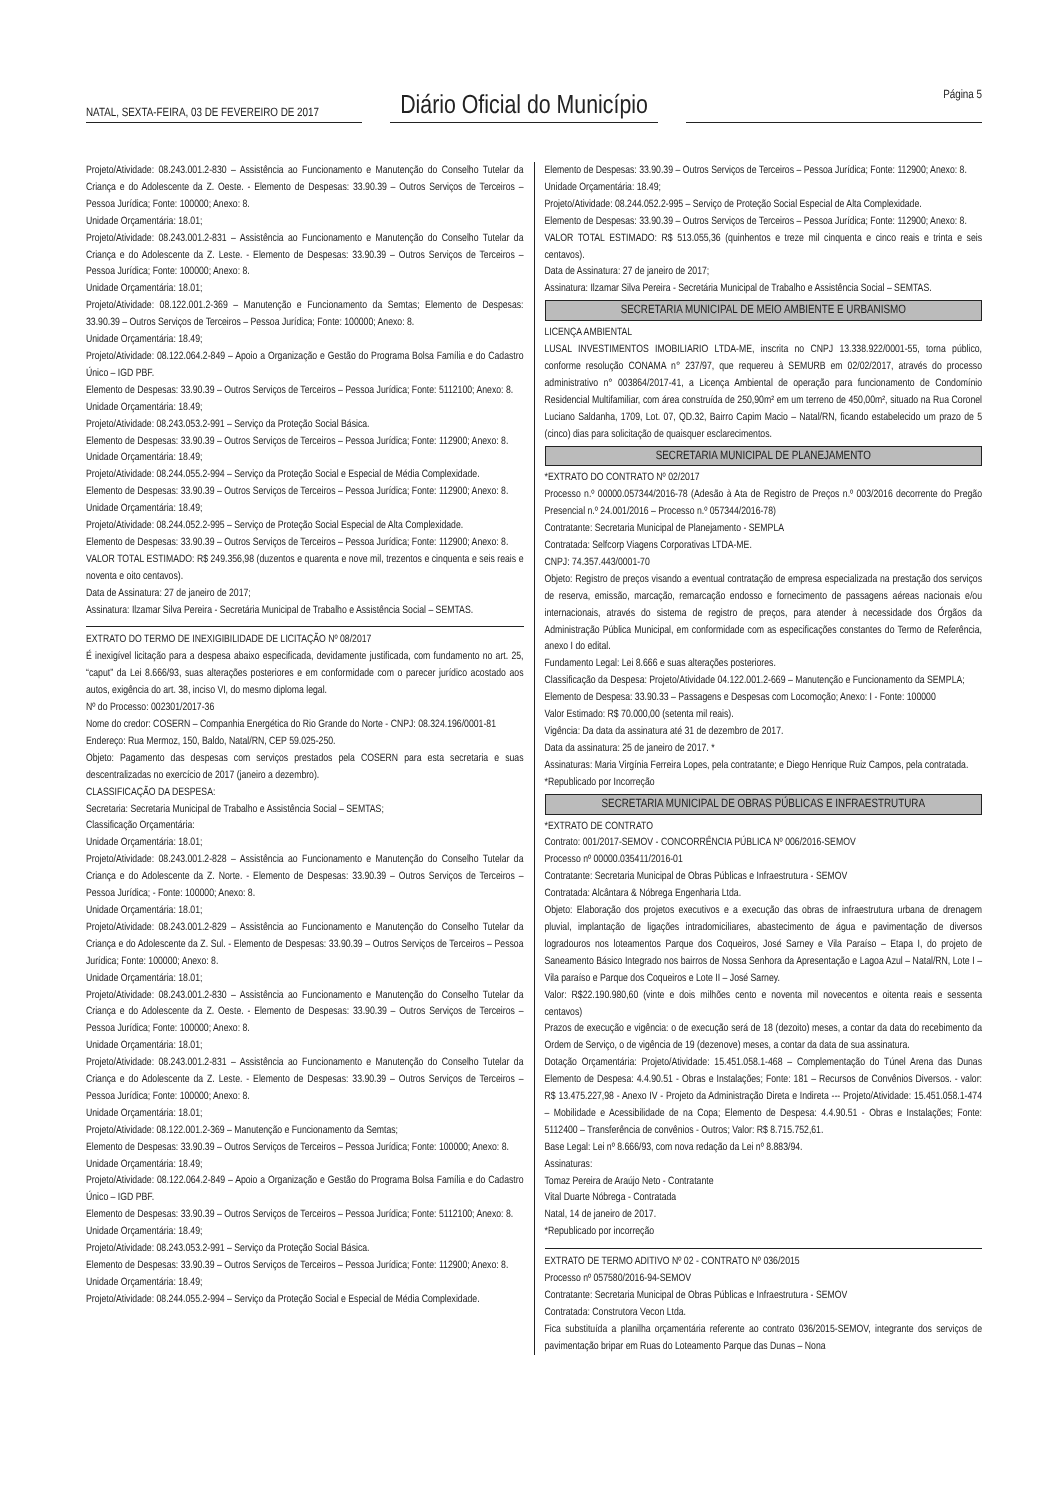NATAL, SEXTA-FEIRA, 03 DE FEVEREIRO DE 2017
Diário Oficial do Município
Página 5
Projeto/Atividade: 08.243.001.2-830 – Assistência ao Funcionamento e Manutenção do Conselho Tutelar da Criança e do Adolescente da Z. Oeste. - Elemento de Despesas: 33.90.39 – Outros Serviços de Terceiros – Pessoa Jurídica; Fonte: 100000; Anexo: 8.
Unidade Orçamentária: 18.01;
Projeto/Atividade: 08.243.001.2-831 – Assistência ao Funcionamento e Manutenção do Conselho Tutelar da Criança e do Adolescente da Z. Leste. - Elemento de Despesas: 33.90.39 – Outros Serviços de Terceiros – Pessoa Jurídica; Fonte: 100000; Anexo: 8.
Unidade Orçamentária: 18.01;
Projeto/Atividade: 08.122.001.2-369 – Manutenção e Funcionamento da Semtas; Elemento de Despesas: 33.90.39 – Outros Serviços de Terceiros – Pessoa Jurídica; Fonte: 100000; Anexo: 8.
Unidade Orçamentária: 18.49;
Projeto/Atividade: 08.122.064.2-849 – Apoio a Organização e Gestão do Programa Bolsa Família e do Cadastro Único – IGD PBF.
Elemento de Despesas: 33.90.39 – Outros Serviços de Terceiros – Pessoa Jurídica; Fonte: 5112100; Anexo: 8.
Unidade Orçamentária: 18.49;
Projeto/Atividade: 08.243.053.2-991 – Serviço da Proteção Social Básica.
Elemento de Despesas: 33.90.39 – Outros Serviços de Terceiros – Pessoa Jurídica; Fonte: 112900; Anexo: 8.
Unidade Orçamentária: 18.49;
Projeto/Atividade: 08.244.055.2-994 – Serviço da Proteção Social e Especial de Média Complexidade.
Elemento de Despesas: 33.90.39 – Outros Serviços de Terceiros – Pessoa Jurídica; Fonte: 112900; Anexo: 8.
Unidade Orçamentária: 18.49;
Projeto/Atividade: 08.244.052.2-995 – Serviço de Proteção Social Especial de Alta Complexidade.
Elemento de Despesas: 33.90.39 – Outros Serviços de Terceiros – Pessoa Jurídica; Fonte: 112900; Anexo: 8.
VALOR TOTAL ESTIMADO: R$ 249.356,98 (duzentos e quarenta e nove mil, trezentos e cinquenta e seis reais e noventa e oito centavos).
Data de Assinatura: 27 de janeiro de 2017;
Assinatura: Ilzamar Silva Pereira - Secretária Municipal de Trabalho e Assistência Social – SEMTAS.
EXTRATO DO TERMO DE INEXIGIBILIDADE DE LICITAÇÃO Nº 08/2017
É inexigível licitação para a despesa abaixo especificada, devidamente justificada, com fundamento no art. 25, “caput” da Lei 8.666/93, suas alterações posteriores e em conformidade com o parecer jurídico acostado aos autos, exigência do art. 38, inciso VI, do mesmo diploma legal.
Nº do Processo: 002301/2017-36
Nome do credor: COSERN – Companhia Energética do Rio Grande do Norte - CNPJ: 08.324.196/0001-81
Endereço: Rua Mermoz, 150, Baldo, Natal/RN, CEP 59.025-250.
Objeto: Pagamento das despesas com serviços prestados pela COSERN para esta secretaria e suas descentralizadas no exercício de 2017 (janeiro a dezembro).
CLASSIFICAÇÃO DA DESPESA:
Secretaria: Secretaria Municipal de Trabalho e Assistência Social – SEMTAS;
Classificação Orçamentária:
Unidade Orçamentária: 18.01;
Projeto/Atividade: 08.243.001.2-828 – Assistência ao Funcionamento e Manutenção do Conselho Tutelar da Criança e do Adolescente da Z. Norte. - Elemento de Despesas: 33.90.39 – Outros Serviços de Terceiros – Pessoa Jurídica; - Fonte: 100000; Anexo: 8.
Unidade Orçamentária: 18.01;
Projeto/Atividade: 08.243.001.2-829 – Assistência ao Funcionamento e Manutenção do Conselho Tutelar da Criança e do Adolescente da Z. Sul. - Elemento de Despesas: 33.90.39 – Outros Serviços de Terceiros – Pessoa Jurídica; Fonte: 100000; Anexo: 8.
Unidade Orçamentária: 18.01;
Projeto/Atividade: 08.243.001.2-830 – Assistência ao Funcionamento e Manutenção do Conselho Tutelar da Criança e do Adolescente da Z. Oeste. - Elemento de Despesas: 33.90.39 – Outros Serviços de Terceiros – Pessoa Jurídica; Fonte: 100000; Anexo: 8.
Unidade Orçamentária: 18.01;
Projeto/Atividade: 08.243.001.2-831 – Assistência ao Funcionamento e Manutenção do Conselho Tutelar da Criança e do Adolescente da Z. Leste. - Elemento de Despesas: 33.90.39 – Outros Serviços de Terceiros – Pessoa Jurídica; Fonte: 100000; Anexo: 8.
Unidade Orçamentária: 18.01;
Projeto/Atividade: 08.122.001.2-369 – Manutenção e Funcionamento da Semtas;
Elemento de Despesas: 33.90.39 – Outros Serviços de Terceiros – Pessoa Jurídica; Fonte: 100000; Anexo: 8.
Unidade Orçamentária: 18.49;
Projeto/Atividade: 08.122.064.2-849 – Apoio a Organização e Gestão do Programa Bolsa Família e do Cadastro Único – IGD PBF.
Elemento de Despesas: 33.90.39 – Outros Serviços de Terceiros – Pessoa Jurídica; Fonte: 5112100; Anexo: 8.
Unidade Orçamentária: 18.49;
Projeto/Atividade: 08.243.053.2-991 – Serviço da Proteção Social Básica.
Elemento de Despesas: 33.90.39 – Outros Serviços de Terceiros – Pessoa Jurídica; Fonte: 112900; Anexo: 8.
Unidade Orçamentária: 18.49;
Projeto/Atividade: 08.244.055.2-994 – Serviço da Proteção Social e Especial de Média Complexidade.
Elemento de Despesas: 33.90.39 – Outros Serviços de Terceiros – Pessoa Jurídica; Fonte: 112900; Anexo: 8.
Unidade Orçamentária: 18.49;
Projeto/Atividade: 08.244.052.2-995 – Serviço de Proteção Social Especial de Alta Complexidade.
Elemento de Despesas: 33.90.39 – Outros Serviços de Terceiros – Pessoa Jurídica; Fonte: 112900; Anexo: 8.
VALOR TOTAL ESTIMADO: R$ 513.055,36 (quinhentos e treze mil cinquenta e cinco reais e trinta e seis centavos).
Data de Assinatura: 27 de janeiro de 2017;
Assinatura: Ilzamar Silva Pereira - Secretária Municipal de Trabalho e Assistência Social – SEMTAS.
SECRETARIA MUNICIPAL DE MEIO AMBIENTE E URBANISMO
LICENÇA AMBIENTAL
LUSAL INVESTIMENTOS IMOBILIARIO LTDA-ME, inscrita no CNPJ 13.338.922/0001-55, torna público, conforme resolução CONAMA n° 237/97, que requereu à SEMURB em 02/02/2017, através do processo administrativo n° 003864/2017-41, a Licença Ambiental de operação para funcionamento de Condomínio Residencial Multifamiliar, com área construída de 250,90m² em um terreno de 450,00m², situado na Rua Coronel Luciano Saldanha, 1709, Lot. 07, QD.32, Bairro Capim Macio – Natal/RN, ficando estabelecido um prazo de 5 (cinco) dias para solicitação de quaisquer esclarecimentos.
SECRETARIA MUNICIPAL DE PLANEJAMENTO
*EXTRATO DO CONTRATO Nº 02/2017
Processo n.º 00000.057344/2016-78 (Adesão à Ata de Registro de Preços n.º 003/2016 decorrente do Pregão Presencial n.º 24.001/2016 – Processo n.º 057344/2016-78)
Contratante: Secretaria Municipal de Planejamento - SEMPLA
Contratada: Selfcorp Viagens Corporativas LTDA-ME.
CNPJ: 74.357.443/0001-70
Objeto: Registro de preços visando a eventual contratação de empresa especializada na prestação dos serviços de reserva, emissão, marcação, remarcação endosso e fornecimento de passagens aéreas nacionais e/ou internacionais, através do sistema de registro de preços, para atender à necessidade dos Órgãos da Administração Pública Municipal, em conformidade com as especificações constantes do Termo de Referência, anexo I do edital.
Fundamento Legal: Lei 8.666 e suas alterações posteriores.
Classificação da Despesa: Projeto/Atividade 04.122.001.2-669 – Manutenção e Funcionamento da SEMPLA;
Elemento de Despesa: 33.90.33 – Passagens e Despesas com Locomoção; Anexo: I - Fonte: 100000
Valor Estimado: R$ 70.000,00 (setenta mil reais).
Vigência: Da data da assinatura até 31 de dezembro de 2017.
Data da assinatura: 25 de janeiro de 2017. *
Assinaturas: Maria Virgínia Ferreira Lopes, pela contratante; e Diego Henrique Ruiz Campos, pela contratada.
*Republicado por Incorreção
SECRETARIA MUNICIPAL DE OBRAS PÚBLICAS E INFRAESTRUTURA
*EXTRATO DE CONTRATO
Contrato: 001/2017-SEMOV - CONCORRÊNCIA PÚBLICA Nº 006/2016-SEMOV
Processo nº 00000.035411/2016-01
Contratante: Secretaria Municipal de Obras Públicas e Infraestrutura - SEMOV
Contratada: Alcântara & Nóbrega Engenharia Ltda.
Objeto: Elaboração dos projetos executivos e a execução das obras de infraestrutura urbana de drenagem pluvial, implantação de ligações intradomiciliares, abastecimento de água e pavimentação de diversos logradouros nos loteamentos Parque dos Coqueiros, José Sarney e Vila Paraíso – Etapa I, do projeto de Saneamento Básico Integrado nos bairros de Nossa Senhora da Apresentação e Lagoa Azul – Natal/RN, Lote I – Vila paraíso e Parque dos Coqueiros e Lote II – José Sarney.
Valor: R$22.190.980,60 (vinte e dois milhões cento e noventa mil novecentos e oitenta reais e sessenta centavos)
Prazos de execução e vigência: o de execução será de 18 (dezoito) meses, a contar da data do recebimento da Ordem de Serviço, o de vigência de 19 (dezenove) meses, a contar da data de sua assinatura.
Dotação Orçamentária: Projeto/Atividade: 15.451.058.1-468 – Complementação do Túnel Arena das Dunas Elemento de Despesa: 4.4.90.51 - Obras e Instalações; Fonte: 181 – Recursos de Convênios Diversos. - valor: R$ 13.475.227,98 - Anexo IV - Projeto da Administração Direta e Indireta --- Projeto/Atividade: 15.451.058.1-474 – Mobilidade e Acessibilidade de na Copa; Elemento de Despesa: 4.4.90.51 - Obras e Instalações; Fonte: 5112400 – Transferência de convênios - Outros; Valor: R$ 8.715.752,61.
Base Legal: Lei nº 8.666/93, com nova redação da Lei nº 8.883/94.
Assinaturas:
Tomaz Pereira de Araújo Neto - Contratante
Vital Duarte Nóbrega - Contratada
Natal, 14 de janeiro de 2017.
*Republicado por incorreção
EXTRATO DE TERMO ADITIVO Nº 02 - CONTRATO Nº 036/2015
Processo nº 057580/2016-94-SEMOV
Contratante: Secretaria Municipal de Obras Públicas e Infraestrutura - SEMOV
Contratada: Construtora Vecon Ltda.
Fica substituída a planilha orçamentária referente ao contrato 036/2015-SEMOV, integrante dos serviços de pavimentação bripar em Ruas do Loteamento Parque das Dunas – Nona